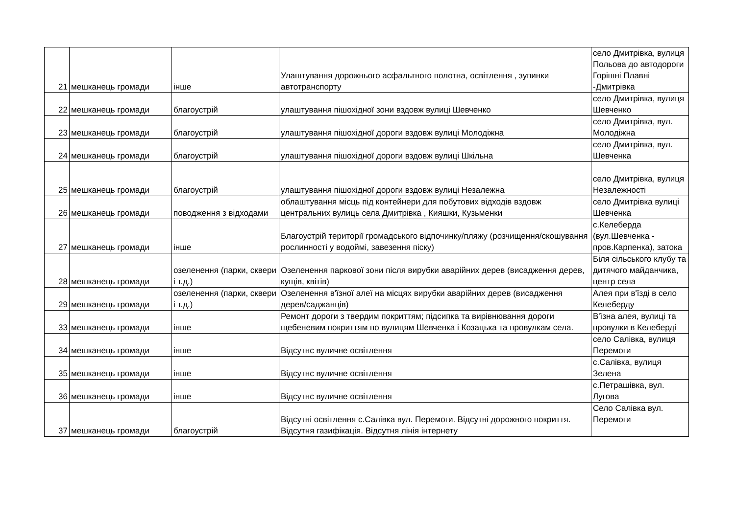| 21 | мешканець громади | інше | Улаштування дорожнього асфальтного полотна, освітлення , зупинки автотранспорту | село Дмитрівка, вулиця Польова до автодороги Горішні Плавні -Дмитрівка |
| 22 | мешканець громади | благоустрій | улаштування пішохідної зони вздовж вулиці Шевченко | село Дмитрівка, вулиця Шевченко |
| 23 | мешканець громади | благоустрій | улаштування пішохідної дороги вздовж вулиці Молодіжна | село Дмитрівка, вул. Молодіжна |
| 24 | мешканець громади | благоустрій | улаштування пішохідної дороги вздовж вулиці Шкільна | село Дмитрівка, вул. Шевченка |
| 25 | мешканець громади | благоустрій | улаштування пішохідної дороги вздовж вулиці Незалежна | село Дмитрівка, вулиця Незалежності |
| 26 | мешканець громади | поводження з відходами | облаштування місць під контейнери для побутових відходів вздовж центральних вулиць села Дмитрівка , Кияшки, Кузьменки | село Дмитрівка вулиці Шевченка |
| 27 | мешканець громади | інше | Благоустрій території громадського відпочинку/пляжу (розчищення/скошування рослинності у водоймі, завезення піску) | с.Келеберда (вул.Шевченка - пров.Карпенка), затока |
| 28 | мешканець громади | озеленення (парки, сквери і т.д.) | Озеленення паркової зони після вирубки аварійних дерев (висадження дерев, кущів, квітів) | Біля сільського клубу та дитячого майданчика, центр села |
| 29 | мешканець громади | озеленення (парки, сквери і т.д.) | Озеленення в'їзної алеї на місцях вирубки аварійних дерев (висадження дерев/саджанців) | Алея при в'їзді в село Келеберду |
| 33 | мешканець громади | інше | Ремонт дороги з твердим покриттям; підсипка та вирівнювання дороги щебеневим покриттям по вулицям Шевченка і Козацька та провулкам села. | В'їзна алея, вулиці та провулки в Келеберді |
| 34 | мешканець громади | інше | Відсутнє вуличне освітлення | село Салівка, вулиця Перемоги |
| 35 | мешканець громади | інше | Відсутнє вуличне освітлення | с.Салівка, вулиця Зелена |
| 36 | мешканець громади | інше | Відсутнє вуличне освітлення | с.Петрашівка, вул. Лугова |
| 37 | мешканець громади | благоустрій | Відсутні освітлення с.Салівка вул. Перемоги. Відсутні дорожного покриття. Відсутня газифікація. Відсутня лінія інтернету | Село Салівка вул. Перемоги |